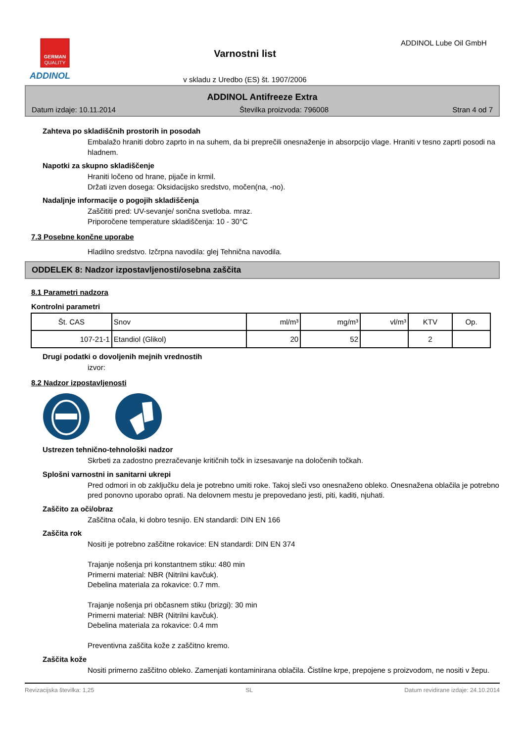GERMAN
QUALITY
ADDINOL
Varnostni list
v skladu z Uredbo (ES) št. 1907/2006
ADDINOL Lube Oil GmbH
ADDINOL Antifreeze Extra
Datum izdaje: 10.11.2014 Številka proizvoda: 796008 Stran 4 od 7
Zahteva po skladiščnih prostorih in posodah
Embalažo hraniti dobro zaprto in na suhem, da bi preprečili onesnaženje in absorpcijo vlage. Hraniti v tesno zaprti posodi na hladnem.
Napotki za skupno skladiščenje
Hraniti ločeno od hrane, pijače in krmil.
Držati izven dosega: Oksidacijsko sredstvo, močen(na, -no).
Nadaljnje informacije o pogojih skladiščenja
Zaščititi pred: UV-sevanje/ sončna svetloba. mraz.
Priporočene temperature skladiščenja: 10 - 30°C
7.3 Posebne končne uporabe
Hladilno sredstvo. Izčrpna navodila: glej Tehnična navodila.
ODDELEK 8: Nadzor izpostavljenosti/osebna zaščita
8.1 Parametri nadzora
Kontrolni parametri
| Št. CAS | Snov | ml/m³ | mg/m³ | vl/m³ | KTV | Op. |
| --- | --- | --- | --- | --- | --- | --- |
| 107-21-1 | Etandiol (Glikol) | 20 | 52 | | 2 | |
Drugi podatki o dovoljenih mejnih vrednostih
izvor:
8.2 Nadzor izpostavljenosti
Ustrezen tehnično-tehnološki nadzor
Skrbeti za zadostno prezračevanje kritičnih točk in izsesavanje na določenih točkah.
Splošni varnostni in sanitarni ukrepi
Pred odmori in ob zaključku dela je potrebno umiti roke. Takoj sleči vso onesnaženo obleko. Onesnažena oblačila je potrebno pred ponovno uporabo oprati. Na delovnem mestu je prepovedano jesti, piti, kaditi, njuhati.
Zaščito za oči/obraz
Zaščitna očala, ki dobro tesnijo. EN standardi: DIN EN 166
Zaščita rok
Nositi je potrebno zaščitne rokavice: EN standardi: DIN EN 374
Trajanje nošenja pri konstantnem stiku: 480 min
Primerni material: NBR (Nitrilni kavčuk).
Debelina materiala za rokavice: 0.7 mm.
Trajanje nošenja pri občasnem stiku (brizgi): 30 min
Primerni material: NBR (Nitrilni kavčuk).
Debelina materiala za rokavice: 0.4 mm
Preventivna zaščita kože z zaščitno kremo.
Zaščita kože
Nositi primerno zaščitno obleko. Zamenjati kontaminirana oblačila. Čistilne krpe, prepojene s proizvodom, ne nositi v žepu.
Revizacijska številka: 1,25 SL Datum revidirane izdaje: 24.10.2014